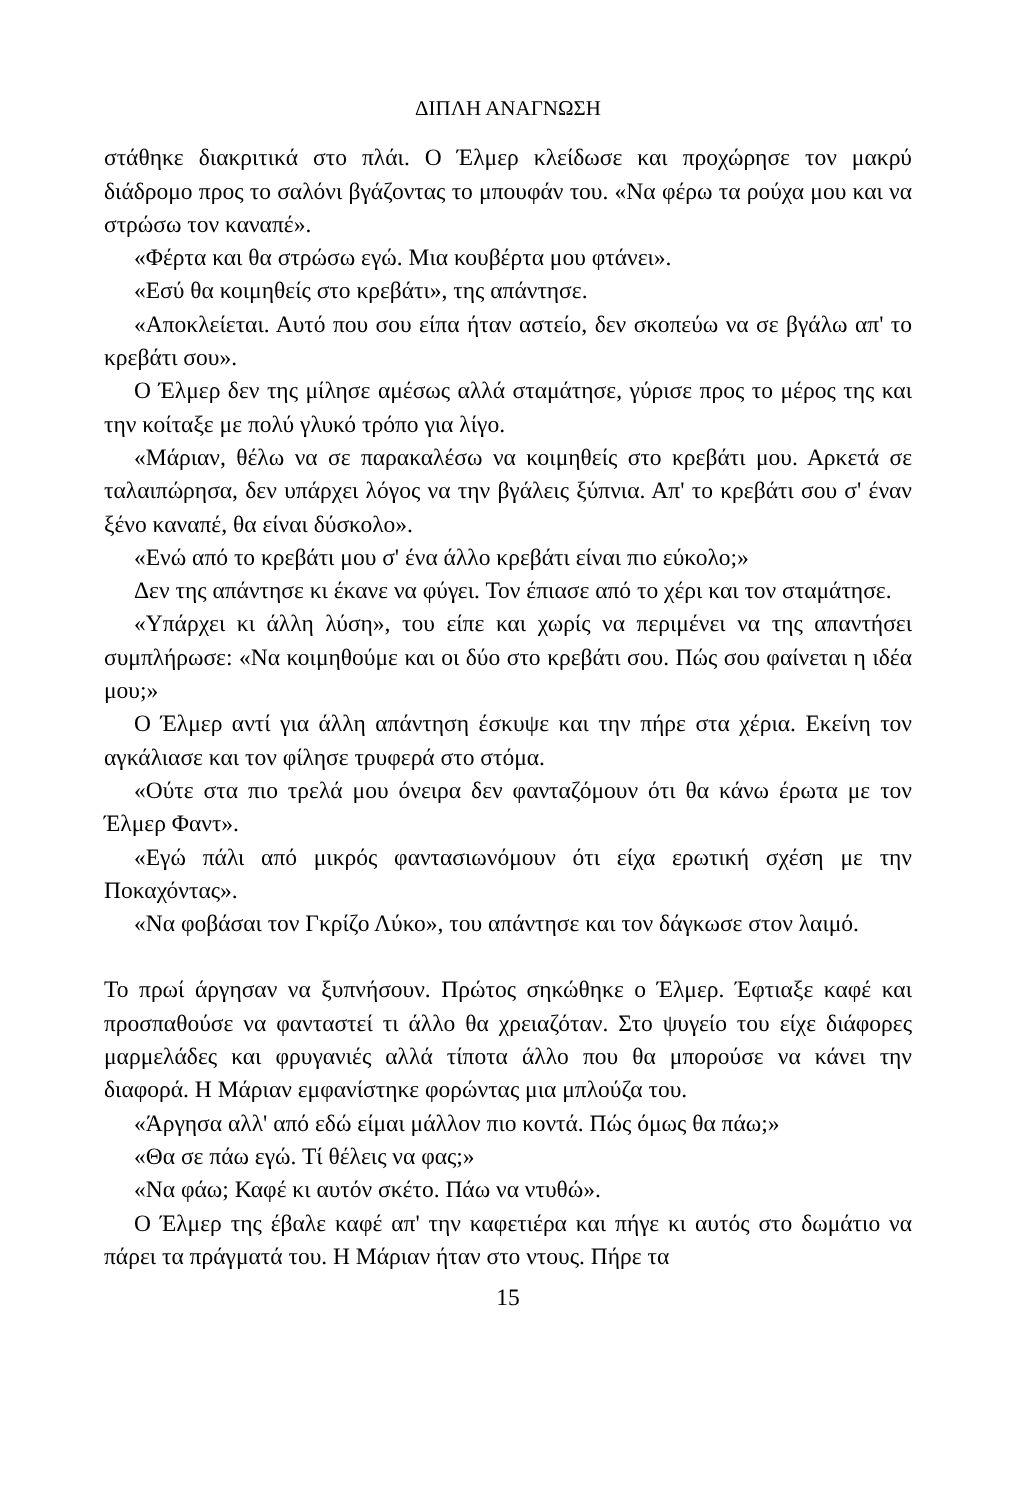ΔΙΠΛΗ ΑΝΑΓΝΩΣΗ
στάθηκε διακριτικά στο πλάι. Ο Έλμερ κλείδωσε και προχώρησε τον μακρύ διάδρομο προς το σαλόνι βγάζοντας το μπουφάν του. «Να φέρω τα ρούχα μου και να στρώσω τον καναπέ».
«Φέρτα και θα στρώσω εγώ. Μια κουβέρτα μου φτάνει».
«Εσύ θα κοιμηθείς στο κρεβάτι», της απάντησε.
«Αποκλείεται. Αυτό που σου είπα ήταν αστείο, δεν σκοπεύω να σε βγάλω απ' το κρεβάτι σου».
Ο Έλμερ δεν της μίλησε αμέσως αλλά σταμάτησε, γύρισε προς το μέρος της και την κοίταξε με πολύ γλυκό τρόπο για λίγο.
«Μάριαν, θέλω να σε παρακαλέσω να κοιμηθείς στο κρεβάτι μου. Αρκετά σε ταλαιπώρησα, δεν υπάρχει λόγος να την βγάλεις ξύπνια. Απ' το κρεβάτι σου σ' έναν ξένο καναπέ, θα είναι δύσκολο».
«Ενώ από το κρεβάτι μου σ' ένα άλλο κρεβάτι είναι πιο εύκολο;»
Δεν της απάντησε κι έκανε να φύγει. Τον έπιασε από το χέρι και τον σταμάτησε.
«Υπάρχει κι άλλη λύση», του είπε και χωρίς να περιμένει να της απα­ντήσει συμπλήρωσε: «Να κοιμηθούμε και οι δύο στο κρεβάτι σου. Πώς σου φαίνεται η ιδέα μου;»
Ο Έλμερ αντί για άλλη απάντηση έσκυψε και την πήρε στα χέρια. Εκείνη τον αγκάλιασε και τον φίλησε τρυφερά στο στόμα.
«Ούτε στα πιο τρελά μου όνειρα δεν φανταζόμουν ότι θα κάνω έρωτα με τον Έλμερ Φαντ».
«Εγώ πάλι από μικρός φαντασιωνόμουν ότι είχα ερωτική σχέση με την Ποκαχόντας».
«Να φοβάσαι τον Γκρίζο Λύκο», του απάντησε και τον δάγκωσε στον λαιμό.
Το πρωί άργησαν να ξυπνήσουν. Πρώτος σηκώθηκε ο Έλμερ. Έφτιαξε καφέ και προσπαθούσε να φανταστεί τι άλλο θα χρειαζόταν. Στο ψυγείο του είχε διάφορες μαρμελάδες και φρυγανιές αλλά τίποτα άλλο που θα μπορούσε να κάνει την διαφορά. Η Μάριαν εμφανίστηκε φορώντας μια μπλούζα του.
«Άργησα αλλ' από εδώ είμαι μάλλον πιο κοντά. Πώς όμως θα πάω;»
«Θα σε πάω εγώ. Τί θέλεις να φας;»
«Να φάω; Καφέ κι αυτόν σκέτο. Πάω να ντυθώ».
Ο Έλμερ της έβαλε καφέ απ' την καφετιέρα και πήγε κι αυτός στο δωμάτιο να πάρει τα πράγματά του. Η Μάριαν ήταν στο ντους. Πήρε τα
15